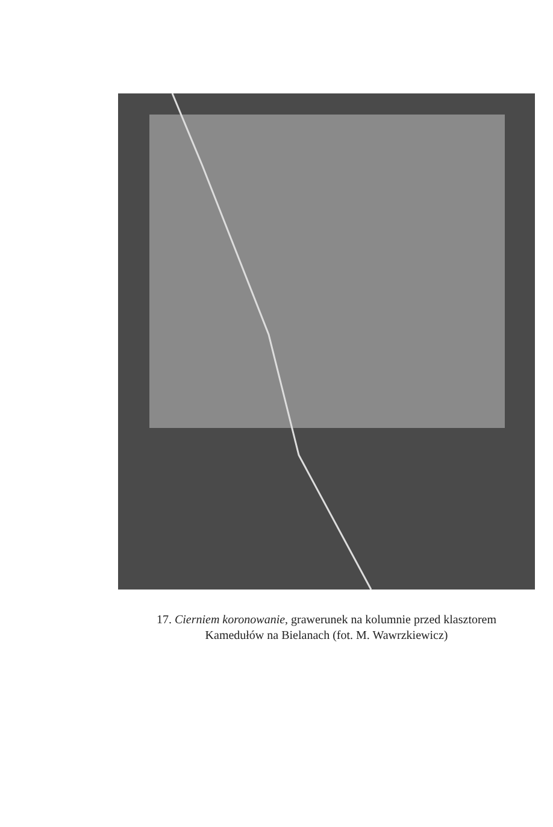17. Cierniem koronowanie, grawerunek na kolumnie przed klasztorem
Kamedułów na Bielanach (fot. M. Wawrzkiewicz)